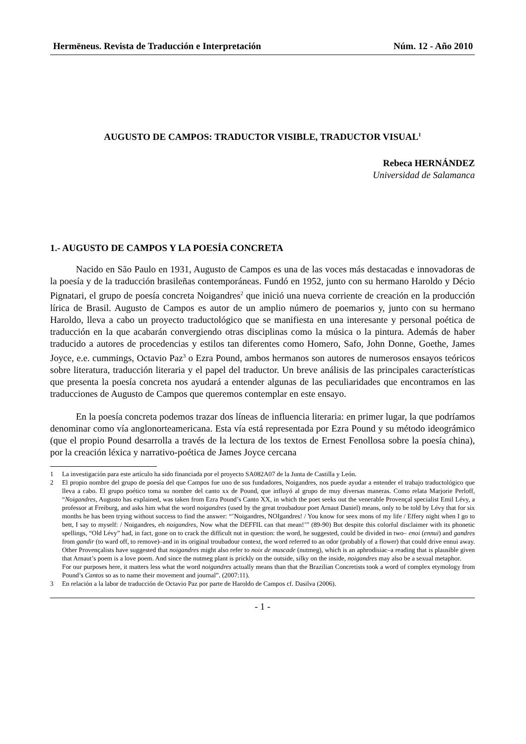Hermēneus. Revista de Traducción e Interpretación Núm. 12 - Año 2010
AUGUSTO DE CAMPOS: TRADUCTOR VISIBLE, TRADUCTOR VISUAL<sup>1</sup>
Rebeca HERNÁNDEZ
Universidad de Salamanca
1.- AUGUSTO DE CAMPOS Y LA POESÍA CONCRETA
Nacido en São Paulo en 1931, Augusto de Campos es una de las voces más destacadas e innovadoras de la poesía y de la traducción brasileñas contemporáneas. Fundó en 1952, junto con su hermano Haroldo y Décio Pignatari, el grupo de poesía concreta Noigandres<sup>2</sup> que inició una nueva corriente de creación en la producción lírica de Brasil. Augusto de Campos es autor de un amplio número de poemarios y, junto con su hermano Haroldo, lleva a cabo un proyecto traductológico que se manifiesta en una interesante y personal poética de traducción en la que acabarán convergiendo otras disciplinas como la música o la pintura. Además de haber traducido a autores de procedencias y estilos tan diferentes como Homero, Safo, John Donne, Goethe, James Joyce, e.e. cummings, Octavio Paz<sup>3</sup> o Ezra Pound, ambos hermanos son autores de numerosos ensayos teóricos sobre literatura, traducción literaria y el papel del traductor. Un breve análisis de las principales características que presenta la poesía concreta nos ayudará a entender algunas de las peculiaridades que encontramos en las traducciones de Augusto de Campos que queremos contemplar en este ensayo.
En la poesía concreta podemos trazar dos líneas de influencia literaria: en primer lugar, la que podríamos denominar como vía anglonorteamericana. Esta vía está representada por Ezra Pound y su método ideográmico (que el propio Pound desarrolla a través de la lectura de los textos de Ernest Fenollosa sobre la poesía china), por la creación léxica y narrativo-poética de James Joyce cercana
1 La investigación para este artículo ha sido financiada por el proyecto SA082A07 de la Junta de Castilla y León.
2 El propio nombre del grupo de poesía del que Campos fue uno de sus fundadores, Noigandres, nos puede ayudar a entender el trabajo traductológico que lleva a cabo. El grupo poético toma su nombre del canto xx de Pound, que influyó al grupo de muy diversas maneras. Como relata Marjorie Perloff, “Noigandres, Augusto has explained, was taken from Ezra Pound’s Canto XX, in which the poet seeks out the venerable Provençal specialist Emil Lévy, a professor at Freiburg, and asks him what the word noigandres (used by the great troubadour poet Arnaut Daniel) means, only to be told by Lévy that for six months he has been trying without success to find the answer: “’Noigandres, NOIgandres! / You know for seex mons of my life / Effery night when I go to bett, I say to myself: / Noigandres, eh noigandres, Now what the DEFFIL can that mean!’” (89-90) But despite this colorful disclaimer with its phonetic spellings, “Old Lévy” had, in fact, gone on to crack the difficult nut in question: the word, he suggested, could be divided in two– enoi (ennui) and gandres from gandir (to ward off, to remove)–and in its original troubadour context, the word referred to an odor (probably of a flower) that could drive ennui away. Other Provençalists have suggested that noigandres might also refer to noix de muscade (nutmeg), which is an aphrodisiac–a reading that is plausible given that Arnaut’s poem is a love poem. And since the nutmeg plant is prickly on the outside, silky on the inside, noigandres may also be a sexual metaphor.
For our purposes here, it matters less what the word noigandres actually means than that the Brazilian Concretists took a word of complex etymology from Pound’s Cantos so as to name their movement and journal”. (2007:11).
3 En relación a la labor de traducción de Octavio Paz por parte de Haroldo de Campos cf. Dasilva (2006).
- 1 -